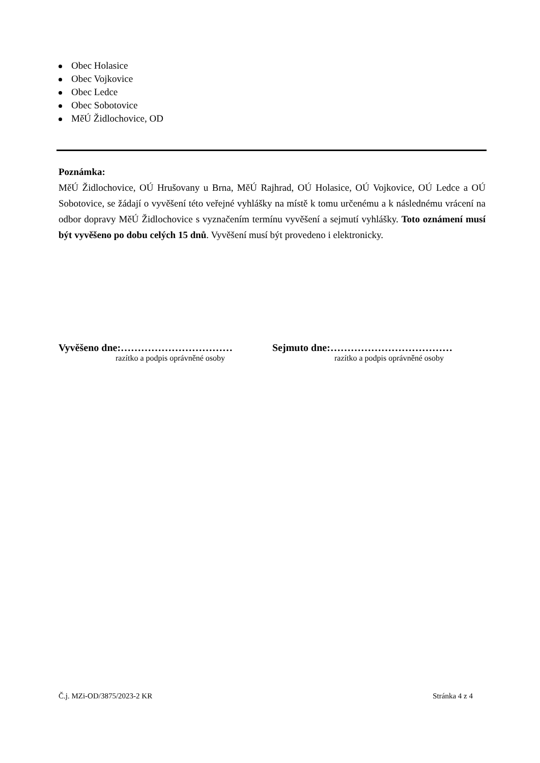Obec Holasice
Obec Vojkovice
Obec Ledce
Obec Sobotovice
MěÚ Židlochovice, OD
Poznámka:
MěÚ Židlochovice, OÚ Hrušovany u Brna, MěÚ Rajhrad, OÚ Holasice, OÚ Vojkovice, OÚ Ledce a OÚ Sobotovice, se žádají o vyvěšení této veřejné vyhlášky na místě k tomu určenému a k následnému vrácení na odbor dopravy MěÚ Židlochovice s vyznačením termínu vyvěšení a sejmutí vyhlášky. Toto oznámení musí být vyvěšeno po dobu celých 15 dnů. Vyvěšení musí být provedeno i elektronicky.
Vyvěšeno dne:……………………………
razítko a podpis oprávněné osoby
Sejmuto dne:………………………………
razítko a podpis oprávněné osoby
Č.j. MZi-OD/3875/2023-2 KR Stránka 4 z 4